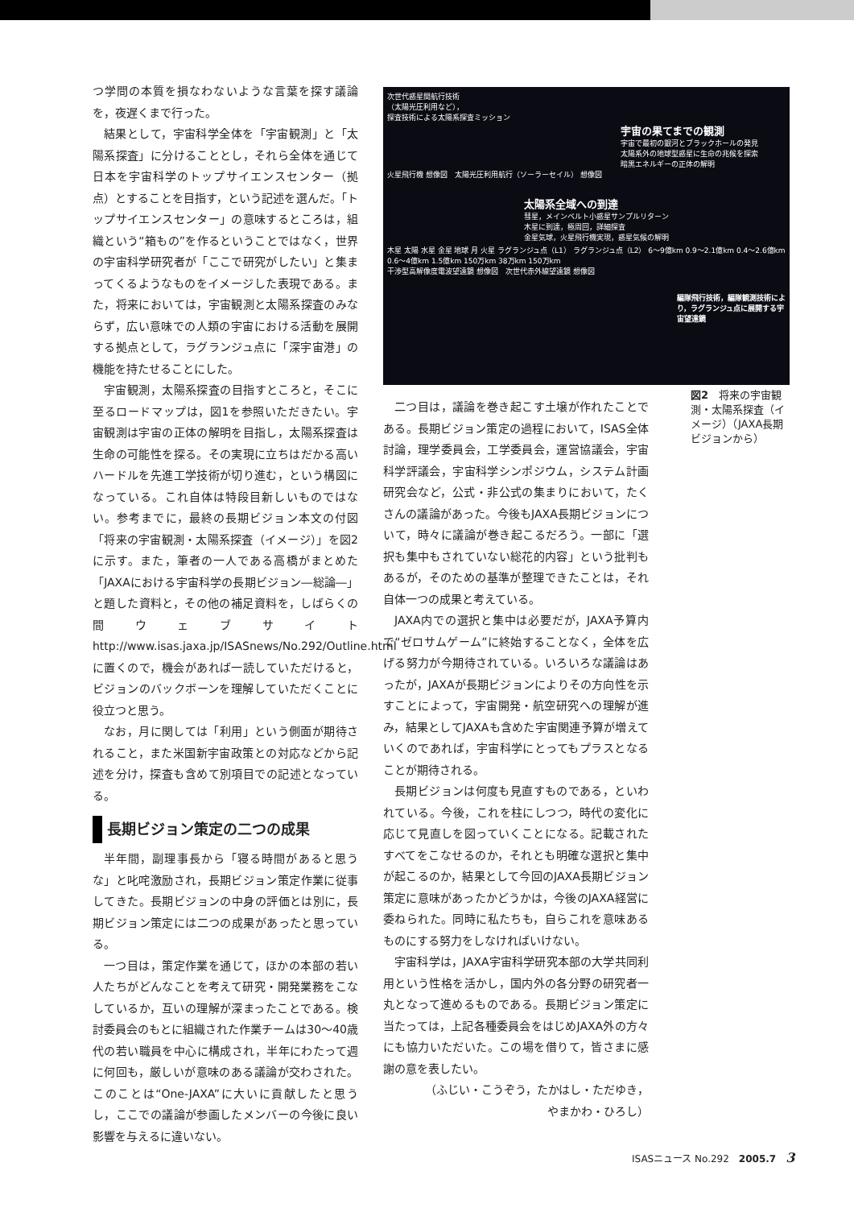つ学問の本質を損なわないような言葉を探す議論を，夜遅くまで行った。
結果として，宇宙科学全体を「宇宙観測」と「太陽系探査」に分けることとし，それら全体を通じて日本を宇宙科学のトップサイエンスセンター（拠点）とすることを目指す，という記述を選んだ。「トップサイエンスセンター」の意味するところは，組織という“箱もの”を作るということではなく，世界の宇宙科学研究者が「ここで研究がしたい」と集まってくるようなものをイメージした表現である。また，将来においては，宇宙観測と太陽系探査のみならず，広い意味での人類の宇宙における活動を展開する拠点として，ラグランジュ点に「深宇宙港」の機能を持たせることにした。
宇宙観測，太陽系探査の目指すところと，そこに至るロードマップは，図1を参照いただきたい。宇宙観測は宇宙の正体の解明を目指し，太陽系探査は生命の可能性を探る。その実現に立ちはだかる高いハードルを先進工学技術が切り進む，という構図になっている。これ自体は特段目新しいものではない。参考までに，最終の長期ビジョン本文の付図「将来の宇宙観測・太陽系探査（イメージ）」を図2に示す。また，筆者の一人である高橋がまとめた「JAXAにおける宇宙科学の長期ビジョン―総論―」と題した資料と，その他の補足資料を，しばらくの間ウェブサイト http://www.isas.jaxa.jp/ISASnews/No.292/Outline.html に置くので，機会があれば一読していただけると，ビジョンのバックボーンを理解していただくことに役立つと思う。
なお，月に関しては「利用」という側面が期待されること，また米国新宇宙政策との対応などから記述を分け，探査も含めて別項目での記述となっている。
長期ビジョン策定の二つの成果
半年間，副理事長から「寝る時間があると思うな」と叱咤激励され，長期ビジョン策定作業に従事してきた。長期ビジョンの中身の評価とは別に，長期ビジョン策定には二つの成果があったと思っている。
一つ目は，策定作業を通じて，ほかの本部の若い人たちがどんなことを考えて研究・開発業務をこなしているか，互いの理解が深まったことである。検討委員会のもとに組織された作業チームは30〜40歳代の若い職員を中心に構成され，半年にわたって週に何回も，厳しいが意味のある議論が交わされた。このことは“One-JAXA”に大いに貢献したと思うし，ここでの議論が参画したメンバーの今後に良い影響を与えるに違いない。
次世代惑星間航行技術
（太陽光圧利用など），
探査技術による太陽系探査ミッション
宇宙の果てまでの観測
宇宙で最初の銀河とブラックホールの発見
太陽系外の地球型惑星に生命の兆候を探索
暗黒エネルギーの正体の解明
火星飛行機 想像図　太陽光圧利用航行（ソーラーセイル） 想像図
太陽系全域への到達
彗星，メインベルト小惑星サンプルリターン
木星に到達，極周回，詳細探査
金星気球，火星飛行機実現，惑星気候の解明
木星 太陽 水星 金星 地球 月 火星 ラグランジュ点（L1） ラグランジュ点（L2） 6〜9億km 0.9〜2.1億km 0.4〜2.6億km 0.6〜4億km 1.5億km 150万km 38万km 150万km
干渉型高解像度電波望遠鏡 想像図　次世代赤外線望遠鏡 想像図
編隊飛行技術，編隊観測技術により，ラグランジュ点に展開する宇宙望遠鏡
図2　将来の宇宙観測・太陽系探査（イメージ）（JAXA長期ビジョンから）
二つ目は，議論を巻き起こす土壌が作れたことである。長期ビジョン策定の過程において，ISAS全体討論，理学委員会，工学委員会，運営協議会，宇宙科学評議会，宇宙科学シンポジウム，システム計画研究会など，公式・非公式の集まりにおいて，たくさんの議論があった。今後もJAXA長期ビジョンについて，時々に議論が巻き起こるだろう。一部に「選択も集中もされていない総花的内容」という批判もあるが，そのための基準が整理できたことは，それ自体一つの成果と考えている。
JAXA内での選択と集中は必要だが，JAXA予算内で“ゼロサムゲーム”に終始することなく，全体を広げる努力が今期待されている。いろいろな議論はあったが，JAXAが長期ビジョンによりその方向性を示すことによって，宇宙開発・航空研究への理解が進み，結果としてJAXAも含めた宇宙関連予算が増えていくのであれば，宇宙科学にとってもプラスとなることが期待される。
長期ビジョンは何度も見直すものである，といわれている。今後，これを柱にしつつ，時代の変化に応じて見直しを図っていくことになる。記載されたすべてをこなせるのか，それとも明確な選択と集中が起こるのか，結果として今回のJAXA長期ビジョン策定に意味があったかどうかは，今後のJAXA経営に委ねられた。同時に私たちも，自らこれを意味あるものにする努力をしなければいけない。
宇宙科学は，JAXA宇宙科学研究本部の大学共同利用という性格を活かし，国内外の各分野の研究者一丸となって進めるものである。長期ビジョン策定に当たっては，上記各種委員会をはじめJAXA外の方々にも協力いただいた。この場を借りて，皆さまに感謝の意を表したい。
（ふじい・こうぞう，たかはし・ただゆき，
やまかわ・ひろし）
ISASニュース No.292　2005.7　3